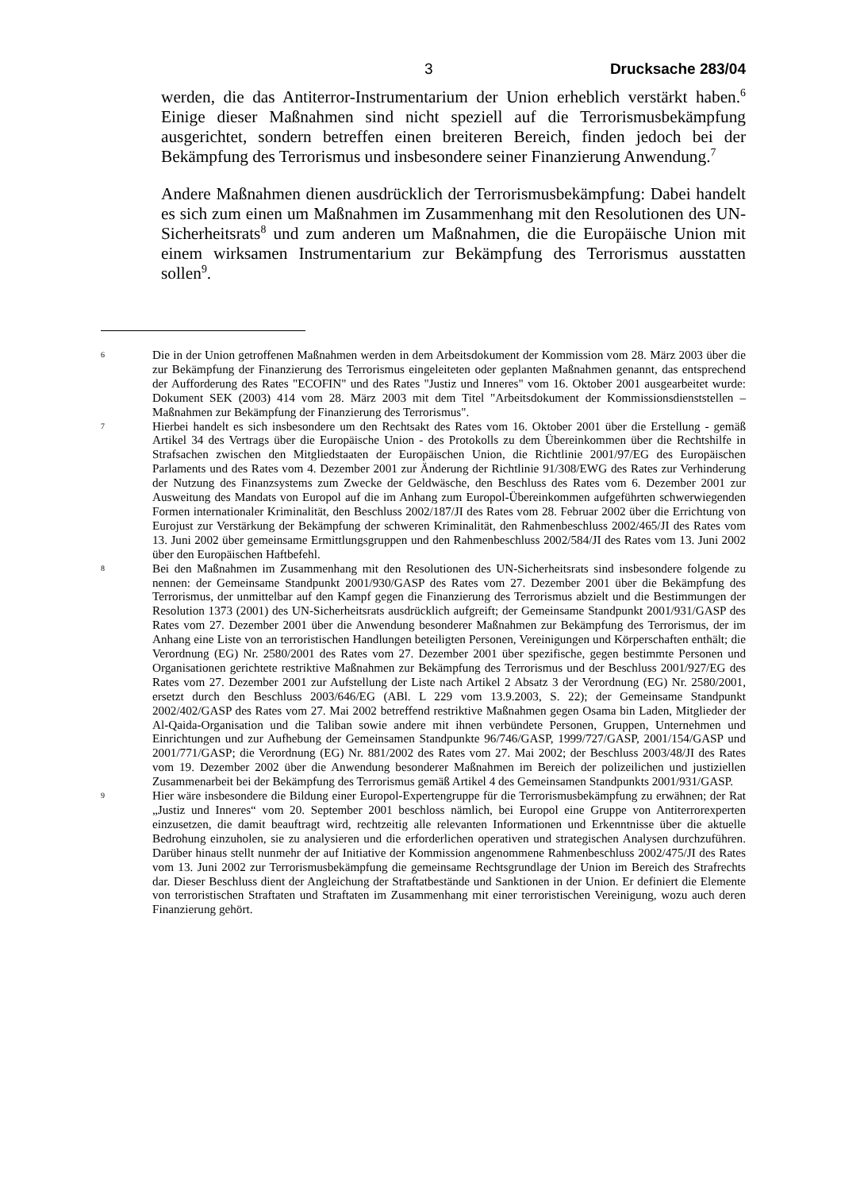3 Drucksache 283/04
werden, die das Antiterror-Instrumentarium der Union erheblich verstärkt haben.<sup>6</sup> Einige dieser Maßnahmen sind nicht speziell auf die Terrorismusbekämpfung ausgerichtet, sondern betreffen einen breiteren Bereich, finden jedoch bei der Bekämpfung des Terrorismus und insbesondere seiner Finanzierung Anwendung.<sup>7</sup>
Andere Maßnahmen dienen ausdrücklich der Terrorismusbekämpfung: Dabei handelt es sich zum einen um Maßnahmen im Zusammenhang mit den Resolutionen des UN-Sicherheitsrats<sup>8</sup> und zum anderen um Maßnahmen, die die Europäische Union mit einem wirksamen Instrumentarium zur Bekämpfung des Terrorismus ausstatten sollen<sup>9</sup>.
6
Die in der Union getroffenen Maßnahmen werden in dem Arbeitsdokument der Kommission vom 28. März 2003 über die zur Bekämpfung der Finanzierung des Terrorismus eingeleiteten oder geplanten Maßnahmen genannt, das entsprechend der Aufforderung des Rates "ECOFIN" und des Rates "Justiz und Inneres" vom 16. Oktober 2001 ausgearbeitet wurde: Dokument SEK (2003) 414 vom 28. März 2003 mit dem Titel "Arbeitsdokument der Kommissionsdienststellen – Maßnahmen zur Bekämpfung der Finanzierung des Terrorismus".
7
Hierbei handelt es sich insbesondere um den Rechtsakt des Rates vom 16. Oktober 2001 über die Erstellung - gemäß Artikel 34 des Vertrags über die Europäische Union - des Protokolls zu dem Übereinkommen über die Rechtshilfe in Strafsachen zwischen den Mitgliedstaaten der Europäischen Union, die Richtlinie 2001/97/EG des Europäischen Parlaments und des Rates vom 4. Dezember 2001 zur Änderung der Richtlinie 91/308/EWG des Rates zur Verhinderung der Nutzung des Finanzsystems zum Zwecke der Geldwäsche, den Beschluss des Rates vom 6. Dezember 2001 zur Ausweitung des Mandats von Europol auf die im Anhang zum Europol-Übereinkommen aufgeführten schwerwiegenden Formen internationaler Kriminalität, den Beschluss 2002/187/JI des Rates vom 28. Februar 2002 über die Errichtung von Eurojust zur Verstärkung der Bekämpfung der schweren Kriminalität, den Rahmenbeschluss 2002/465/JI des Rates vom 13. Juni 2002 über gemeinsame Ermittlungsgruppen und den Rahmenbeschluss 2002/584/JI des Rates vom 13. Juni 2002 über den Europäischen Haftbefehl.
8
Bei den Maßnahmen im Zusammenhang mit den Resolutionen des UN-Sicherheitsrats sind insbesondere folgende zu nennen: der Gemeinsame Standpunkt 2001/930/GASP des Rates vom 27. Dezember 2001 über die Bekämpfung des Terrorismus, der unmittelbar auf den Kampf gegen die Finanzierung des Terrorismus abzielt und die Bestimmungen der Resolution 1373 (2001) des UN-Sicherheitsrats ausdrücklich aufgreift; der Gemeinsame Standpunkt 2001/931/GASP des Rates vom 27. Dezember 2001 über die Anwendung besonderer Maßnahmen zur Bekämpfung des Terrorismus, der im Anhang eine Liste von an terroristischen Handlungen beteiligten Personen, Vereinigungen und Körperschaften enthält; die Verordnung (EG) Nr. 2580/2001 des Rates vom 27. Dezember 2001 über spezifische, gegen bestimmte Personen und Organisationen gerichtete restriktive Maßnahmen zur Bekämpfung des Terrorismus und der Beschluss 2001/927/EG des Rates vom 27. Dezember 2001 zur Aufstellung der Liste nach Artikel 2 Absatz 3 der Verordnung (EG) Nr. 2580/2001, ersetzt durch den Beschluss 2003/646/EG (ABl. L 229 vom 13.9.2003, S. 22); der Gemeinsame Standpunkt 2002/402/GASP des Rates vom 27. Mai 2002 betreffend restriktive Maßnahmen gegen Osama bin Laden, Mitglieder der Al-Qaida-Organisation und die Taliban sowie andere mit ihnen verbündete Personen, Gruppen, Unternehmen und Einrichtungen und zur Aufhebung der Gemeinsamen Standpunkte 96/746/GASP, 1999/727/GASP, 2001/154/GASP und 2001/771/GASP; die Verordnung (EG) Nr. 881/2002 des Rates vom 27. Mai 2002; der Beschluss 2003/48/JI des Rates vom 19. Dezember 2002 über die Anwendung besonderer Maßnahmen im Bereich der polizeilichen und justiziellen Zusammenarbeit bei der Bekämpfung des Terrorismus gemäß Artikel 4 des Gemeinsamen Standpunkts 2001/931/GASP.
9
Hier wäre insbesondere die Bildung einer Europol-Expertengruppe für die Terrorismusbekämpfung zu erwähnen; der Rat „Justiz und Inneres“ vom 20. September 2001 beschloss nämlich, bei Europol eine Gruppe von Antiterrorexperten einzusetzen, die damit beauftragt wird, rechtzeitig alle relevanten Informationen und Erkenntnisse über die aktuelle Bedrohung einzuholen, sie zu analysieren und die erforderlichen operativen und strategischen Analysen durchzuführen. Darüber hinaus stellt nunmehr der auf Initiative der Kommission angenommene Rahmenbeschluss 2002/475/JI des Rates vom 13. Juni 2002 zur Terrorismusbekämpfung die gemeinsame Rechtsgrundlage der Union im Bereich des Strafrechts dar. Dieser Beschluss dient der Angleichung der Straftatbestände und Sanktionen in der Union. Er definiert die Elemente von terroristischen Straftaten und Straftaten im Zusammenhang mit einer terroristischen Vereinigung, wozu auch deren Finanzierung gehört.